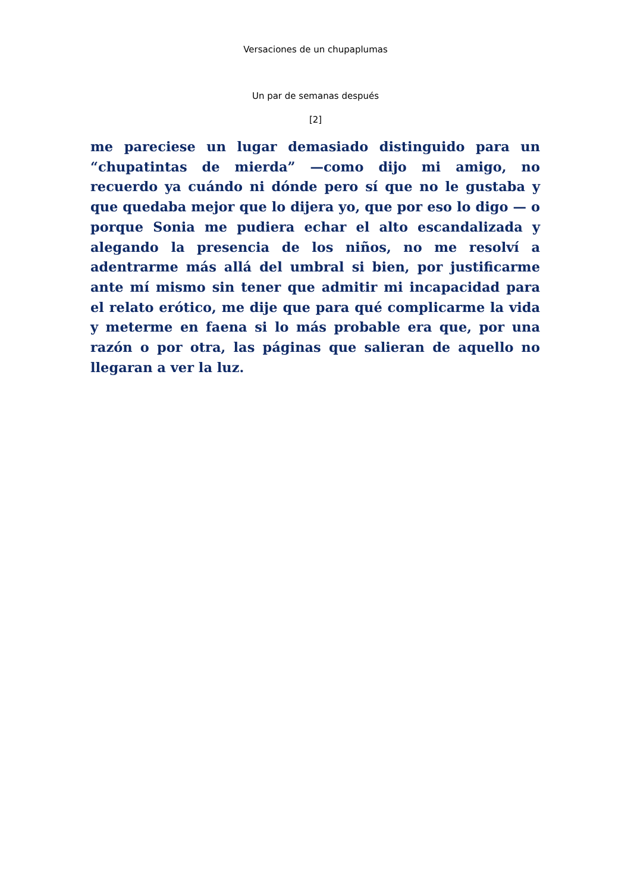Versaciones de un chupaplumas
Un par de semanas después
[2]
me pareciese un lugar demasiado distinguido para un “chupatintas de mierda” —como dijo mi amigo, no recuerdo ya cuándo ni dónde pero sí que no le gustaba y que quedaba mejor que lo dijera yo, que por eso lo digo — o porque Sonia me pudiera echar el alto escandalizada y alegando la presencia de los niños, no me resolví a adentrarme más allá del umbral si bien, por justificarme ante mí mismo sin tener que admitir mi incapacidad para el relato erótico, me dije que para qué complicarme la vida y meterme en faena si lo más probable era que, por una razón o por otra, las páginas que salieran de aquello no llegaran a ver la luz.